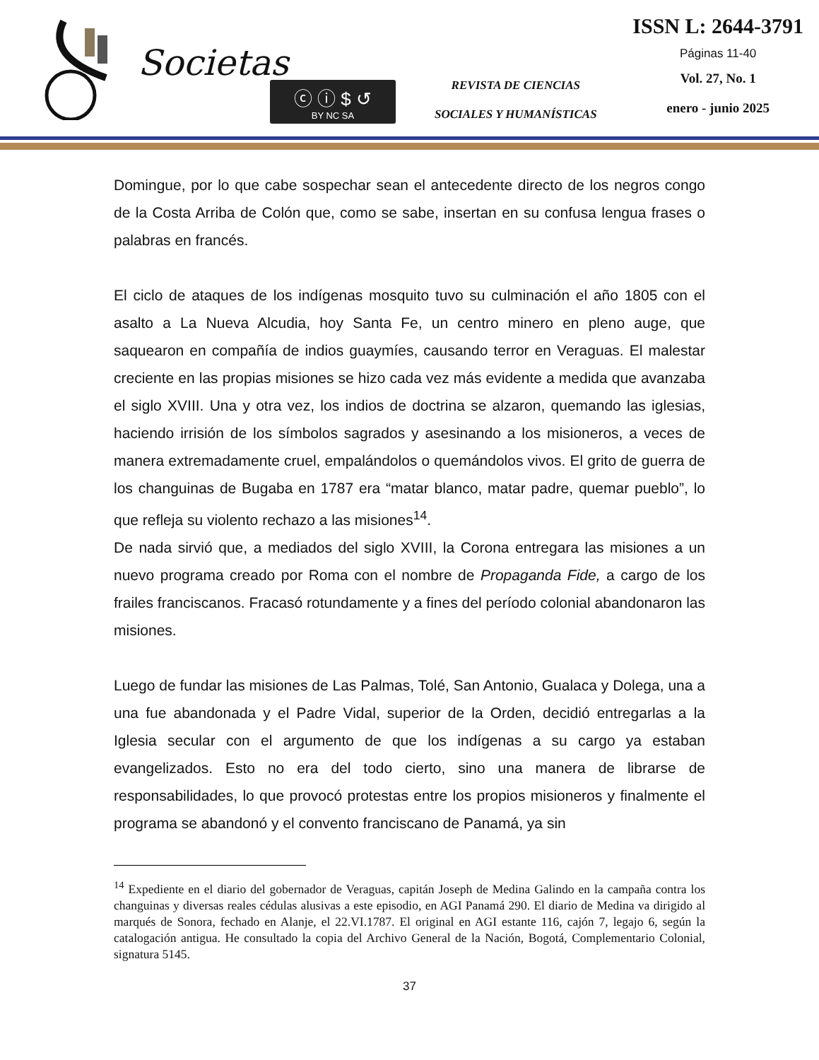Societas
ⓒ ⓘ $ ↺
BY NC SA
REVISTA DE CIENCIAS
SOCIALES Y HUMANÍSTICAS
ISSN L: 2644-3791
Páginas 11-40
Vol. 27, No. 1
enero - junio 2025
Domingue, por lo que cabe sospechar sean el antecedente directo de los negros congo de la Costa Arriba de Colón que, como se sabe, insertan en su confusa lengua frases o palabras en francés.
El ciclo de ataques de los indígenas mosquito tuvo su culminación el año 1805 con el asalto a La Nueva Alcudia, hoy Santa Fe, un centro minero en pleno auge, que saquearon en compañía de indios guaymíes, causando terror en Veraguas. El malestar creciente en las propias misiones se hizo cada vez más evidente a medida que avanzaba el siglo XVIII. Una y otra vez, los indios de doctrina se alzaron, quemando las iglesias, haciendo irrisión de los símbolos sagrados y asesinando a los misioneros, a veces de manera extremadamente cruel, empalándolos o quemándolos vivos. El grito de guerra de los changuinas de Bugaba en 1787 era “matar blanco, matar padre, quemar pueblo”, lo que refleja su violento rechazo a las misiones<sup>14</sup>.
De nada sirvió que, a mediados del siglo XVIII, la Corona entregara las misiones a un nuevo programa creado por Roma con el nombre de Propaganda Fide, a cargo de los frailes franciscanos. Fracasó rotundamente y a fines del período colonial abandonaron las misiones.
Luego de fundar las misiones de Las Palmas, Tolé, San Antonio, Gualaca y Dolega, una a una fue abandonada y el Padre Vidal, superior de la Orden, decidió entregarlas a la Iglesia secular con el argumento de que los indígenas a su cargo ya estaban evangelizados. Esto no era del todo cierto, sino una manera de librarse de responsabilidades, lo que provocó protestas entre los propios misioneros y finalmente el programa se abandonó y el convento franciscano de Panamá, ya sin
<sup>14</sup> Expediente en el diario del gobernador de Veraguas, capitán Joseph de Medina Galindo en la campaña contra los changuinas y diversas reales cédulas alusivas a este episodio, en AGI Panamá 290. El diario de Medina va dirigido al marqués de Sonora, fechado en Alanje, el 22.VI.1787. El original en AGI estante 116, cajón 7, legajo 6, según la catalogación antigua. He consultado la copia del Archivo General de la Nación, Bogotá, Complementario Colonial, signatura 5145.
37